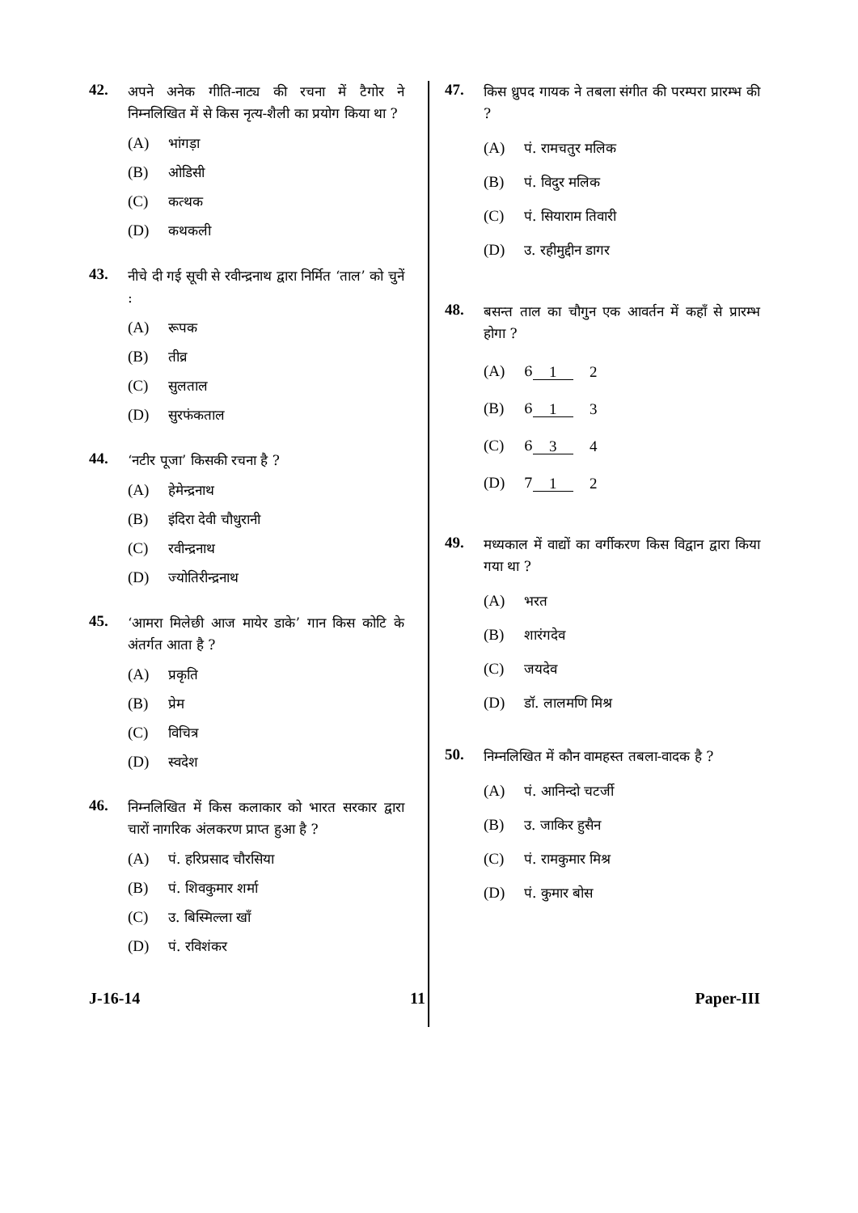42.
अपने अनेक गीति-नाट्य की रचना में टैगोर ने निम्नलिखित में से किस नृत्य-शैली का प्रयोग किया था ?
(A) भांगड़ा
(B) ओडिसी
(C) कत्थक
(D) कथकली
43.
नीचे दी गई सूची से रवीन्द्रनाथ द्वारा निर्मित ‘ताल’ को चुनें :
(A) रूपक
(B) तीव्र
(C) सुलताल
(D) सुरफंकताल
44.
‘नटीर पूजा’ किसकी रचना है ?
(A) हेमेन्द्रनाथ
(B) इंदिरा देवी चौधुरानी
(C) रवीन्द्रनाथ
(D) ज्योतिरीन्द्रनाथ
45.
‘आमरा मिलेछी आज मायेर डाके’ गान किस कोटि के अंतर्गत आता है ?
(A) प्रकृति
(B) प्रेम
(C) विचित्र
(D) स्वदेश
46.
निम्नलिखित में किस कलाकार को भारत सरकार द्वारा चारों नागरिक अंलकरण प्राप्त हुआ है ?
(A) पं. हरिप्रसाद चौरसिया
(B) पं. शिवकुमार शर्मा
(C) उ. बिस्मिल्ला खाँ
(D) पं. रविशंकर
47.
किस ध्रुपद गायक ने तबला संगीत की परम्परा प्रारम्भ की ?
(A) पं. रामचतुर मलिक
(B) पं. विदुर मलिक
(C) पं. सियाराम तिवारी
(D) उ. रहीमुद्दीन डागर
48.
बसन्त ताल का चौगुन एक आवर्तन में कहाँ से प्रारम्भ होगा ?
(A) 61 2
(B) 61 3
(C) 63 4
(D) 71 2
49.
मध्यकाल में वाद्यों का वर्गीकरण किस विद्वान द्वारा किया गया था ?
(A) भरत
(B) शारंगदेव
(C) जयदेव
(D) डॉ. लालमणि मिश्र
50.
निम्नलिखित में कौन वामहस्त तबला-वादक है ?
(A) पं. आनिन्दो चटर्जी
(B) उ. जाकिर हुसैन
(C) पं. रामकुमार मिश्र
(D) पं. कुमार बोस
J-16-14 11 Paper-III